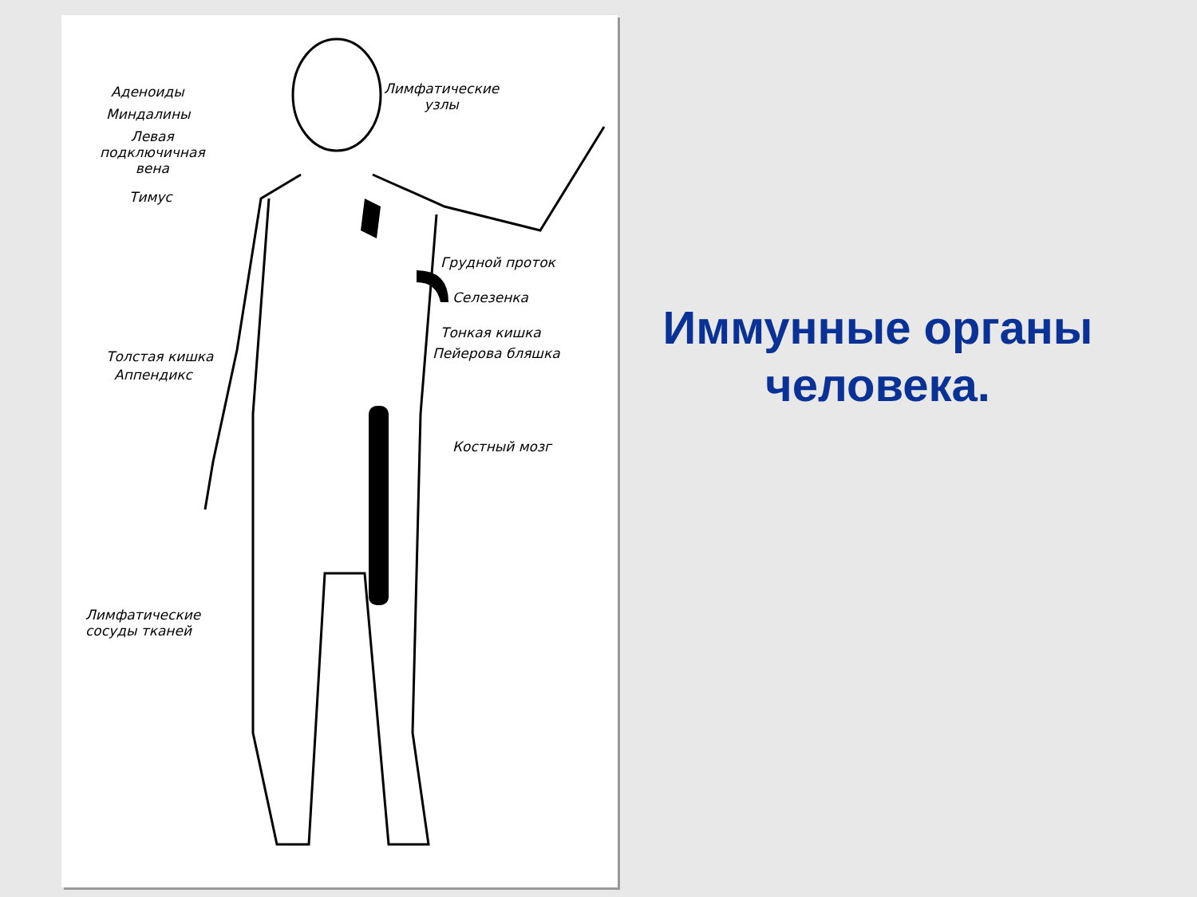Аденоиды
Миндалины
Левая
подключичная
вена
Тимус
Лимфатические
узлы
Грудной проток
Селезенка
Тонкая кишка
Пейерова бляшка
Толстая кишка
Аппендикс
Костный мозг
Лимфатические
сосуды тканей
Иммунные органы человека.